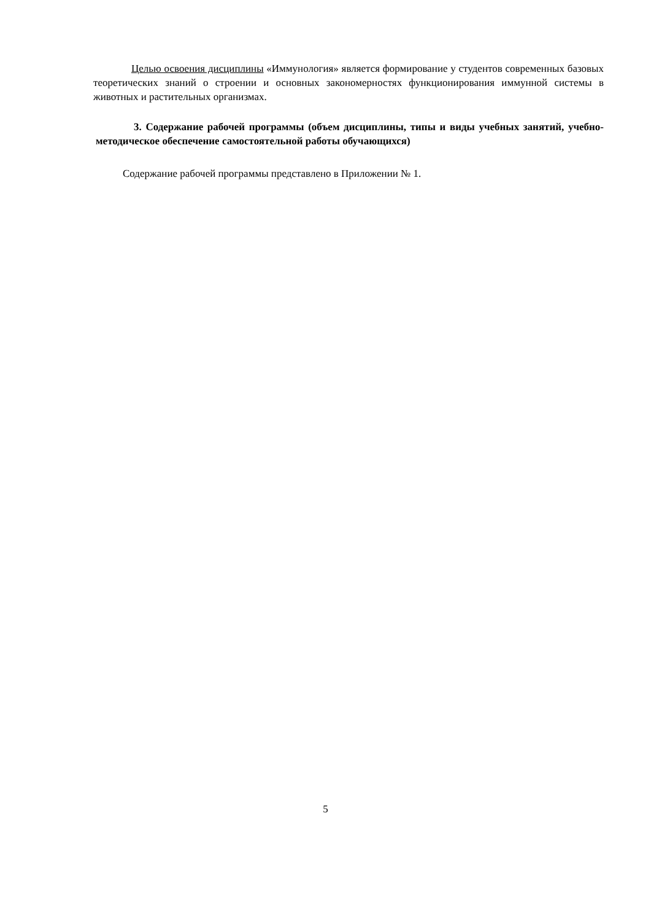Целью освоения дисциплины «Иммунология» является формирование у студентов современных базовых теоретических знаний о строении и основных закономерностях функционирования иммунной системы в животных и растительных организмах.
3. Содержание рабочей программы (объем дисциплины, типы и виды учебных занятий, учебно-методическое обеспечение самостоятельной работы обучающихся)
Содержание рабочей программы представлено в Приложении № 1.
5